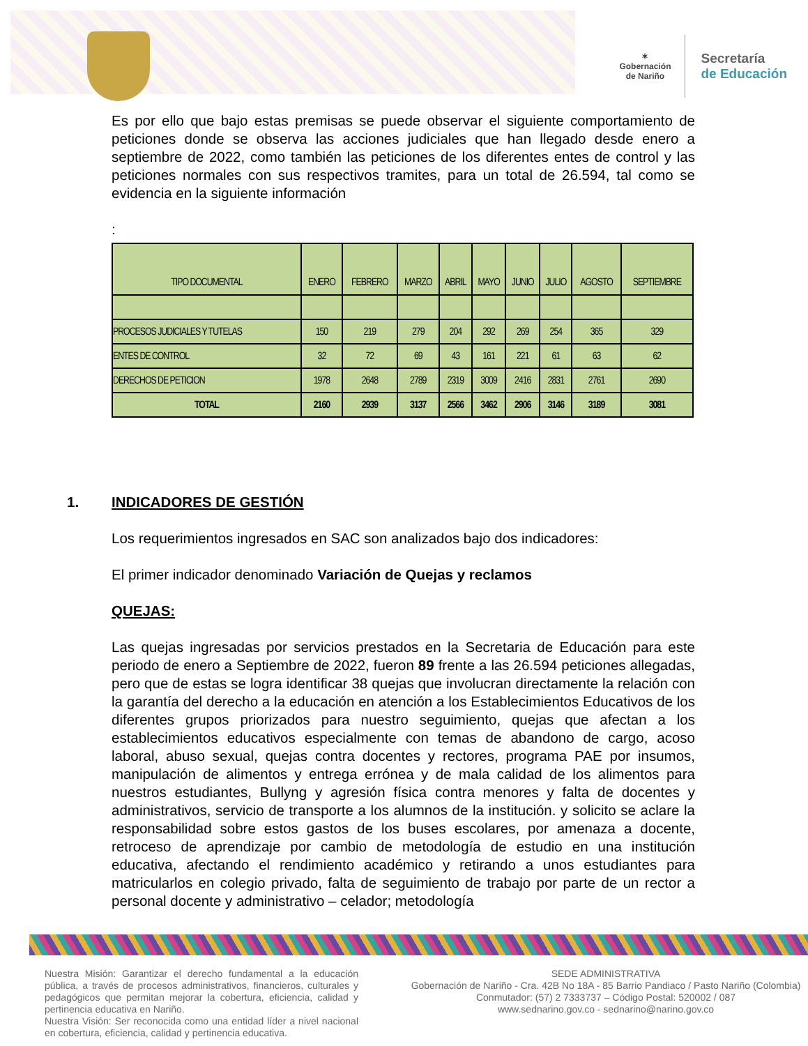✶
Gobernación
de Nariño
Secretaría
de Educación
Es por ello que bajo estas premisas se puede observar el siguiente comportamiento de peticiones donde se observa las acciones judiciales que han llegado desde enero a septiembre de 2022, como también las peticiones de los diferentes entes de control y las peticiones normales con sus respectivos tramites, para un total de 26.594, tal como se evidencia en la siguiente información
:
| TIPO DOCUMENTAL | ENERO | FEBRERO | MARZO | ABRIL | MAYO | JUNIO | JULIO | AGOSTO | SEPTIEMBRE |
| --- | --- | --- | --- | --- | --- | --- | --- | --- | --- |
| PROCESOS JUDICIALES Y TUTELAS | 150 | 219 | 279 | 204 | 292 | 269 | 254 | 365 | 329 |
| ENTES DE CONTROL | 32 | 72 | 69 | 43 | 161 | 221 | 61 | 63 | 62 |
| DERECHOS DE PETICION | 1978 | 2648 | 2789 | 2319 | 3009 | 2416 | 2831 | 2761 | 2690 |
| TOTAL | 2160 | 2939 | 3137 | 2566 | 3462 | 2906 | 3146 | 3189 | 3081 |
1. INDICADORES DE GESTIÓN
Los requerimientos ingresados en SAC son analizados bajo dos indicadores:
El primer indicador denominado Variación de Quejas y reclamos
QUEJAS:
Las quejas ingresadas por servicios prestados en la Secretaria de Educación para este periodo de enero a Septiembre de 2022, fueron 89 frente a las 26.594 peticiones allegadas, pero que de estas se logra identificar 38 quejas que involucran directamente la relación con la garantía del derecho a la educación en atención a los Establecimientos Educativos de los diferentes grupos priorizados para nuestro seguimiento, quejas que afectan a los establecimientos educativos especialmente con temas de abandono de cargo, acoso laboral, abuso sexual, quejas contra docentes y rectores, programa PAE por insumos, manipulación de alimentos y entrega errónea y de mala calidad de los alimentos para nuestros estudiantes, Bullyng y agresión física contra menores y falta de docentes y administrativos, servicio de transporte a los alumnos de la institución. y solicito se aclare la responsabilidad sobre estos gastos de los buses escolares, por amenaza a docente, retroceso de aprendizaje por cambio de metodología de estudio en una institución educativa, afectando el rendimiento académico y retirando a unos estudiantes para matricularlos en colegio privado, falta de seguimiento de trabajo por parte de un rector a personal docente y administrativo – celador; metodología
Nuestra Misión: Garantizar el derecho fundamental a la educación pública, a través de procesos administrativos, financieros, culturales y pedagógicos que permitan mejorar la cobertura, eficiencia, calidad y pertinencia educativa en Nariño.
Nuestra Visión: Ser reconocida como una entidad líder a nivel nacional en cobertura, eficiencia, calidad y pertinencia educativa.
SEDE ADMINISTRATIVA
Gobernación de Nariño - Cra. 42B No 18A - 85 Barrio Pandiaco / Pasto Nariño (Colombia)
Conmutador: (57) 2 7333737 – Código Postal: 520002 / 087
www.sednarino.gov.co - sednarino@narino.gov.co